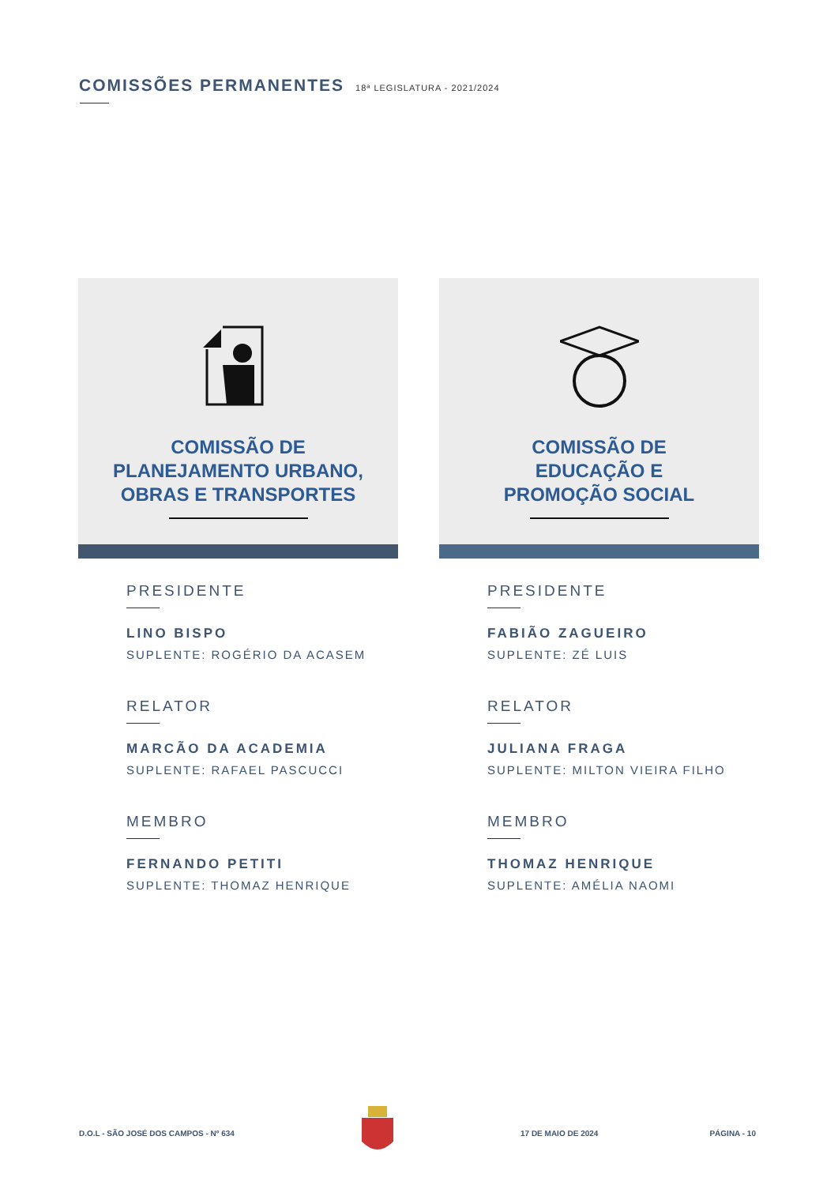COMISSÕES PERMANENTES
18ª LEGISLATURA - 2021/2024
COMISSÃO DE
PLANEJAMENTO URBANO,
OBRAS E TRANSPORTES
PRESIDENTE
LINO BISPO
SUPLENTE: ROGÉRIO DA ACASEM
RELATOR
MARCÃO DA ACADEMIA
SUPLENTE: RAFAEL PASCUCCI
MEMBRO
FERNANDO PETITI
SUPLENTE: THOMAZ HENRIQUE
COMISSÃO DE
EDUCAÇÃO E
PROMOÇÃO SOCIAL
PRESIDENTE
FABIÃO ZAGUEIRO
SUPLENTE: ZÉ LUIS
RELATOR
JULIANA FRAGA
SUPLENTE: MILTON VIEIRA FILHO
MEMBRO
THOMAZ HENRIQUE
SUPLENTE: AMÉLIA NAOMI
D.O.L - SÃO JOSÉ DOS CAMPOS - Nº 634 17 DE MAIO DE 2024 PÁGINA - 10